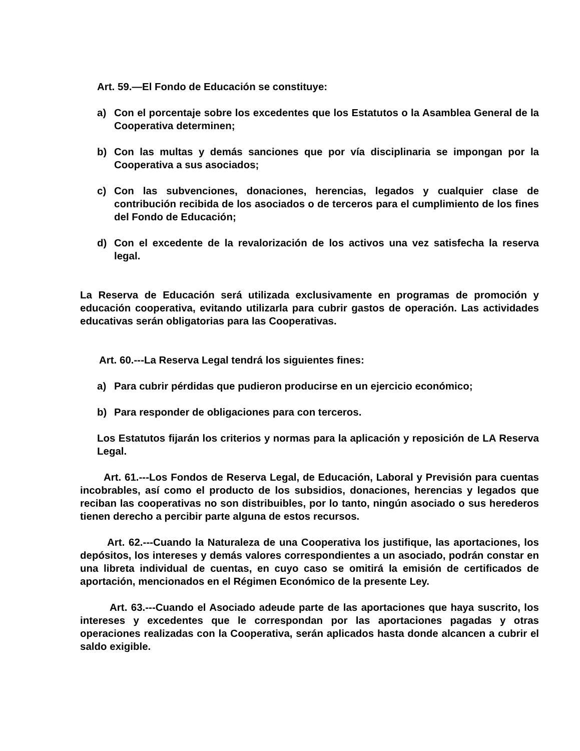Art. 59.—El Fondo de Educación se constituye:
a) Con el porcentaje sobre los excedentes que los Estatutos o la Asamblea General de la Cooperativa determinen;
b) Con las multas y demás sanciones que por vía disciplinaria se impongan por la Cooperativa a sus asociados;
c) Con las subvenciones, donaciones, herencias, legados y cualquier clase de contribución recibida de los asociados o de terceros para el cumplimiento de los fines del Fondo de Educación;
d) Con el excedente de la revalorización de los activos una vez satisfecha la reserva legal.
La Reserva de Educación será utilizada exclusivamente en programas de promoción y educación cooperativa, evitando utilizarla para cubrir gastos de operación. Las actividades educativas serán obligatorias para las Cooperativas.
Art. 60.---La Reserva Legal tendrá los siguientes fines:
a) Para cubrir pérdidas que pudieron producirse en un ejercicio económico;
b) Para responder de obligaciones para con terceros.
Los Estatutos fijarán los criterios y normas para la aplicación y reposición de LA Reserva Legal.
Art. 61.---Los Fondos de Reserva Legal, de Educación, Laboral y Previsión para cuentas incobrables, así como el producto de los subsidios, donaciones, herencias y legados que reciban las cooperativas no son distribuibles, por lo tanto, ningún asociado o sus herederos tienen derecho a percibir parte alguna de estos recursos.
Art. 62.---Cuando la Naturaleza de una Cooperativa los justifique, las aportaciones, los depósitos, los intereses y demás valores correspondientes a un asociado, podrán constar en una libreta individual de cuentas, en cuyo caso se omitirá la emisión de certificados de aportación, mencionados en el Régimen Económico de la presente Ley.
Art. 63.---Cuando el Asociado adeude parte de las aportaciones que haya suscrito, los intereses y excedentes que le correspondan por las aportaciones pagadas y otras operaciones realizadas con la Cooperativa, serán aplicados hasta donde alcancen a cubrir el saldo exigible.